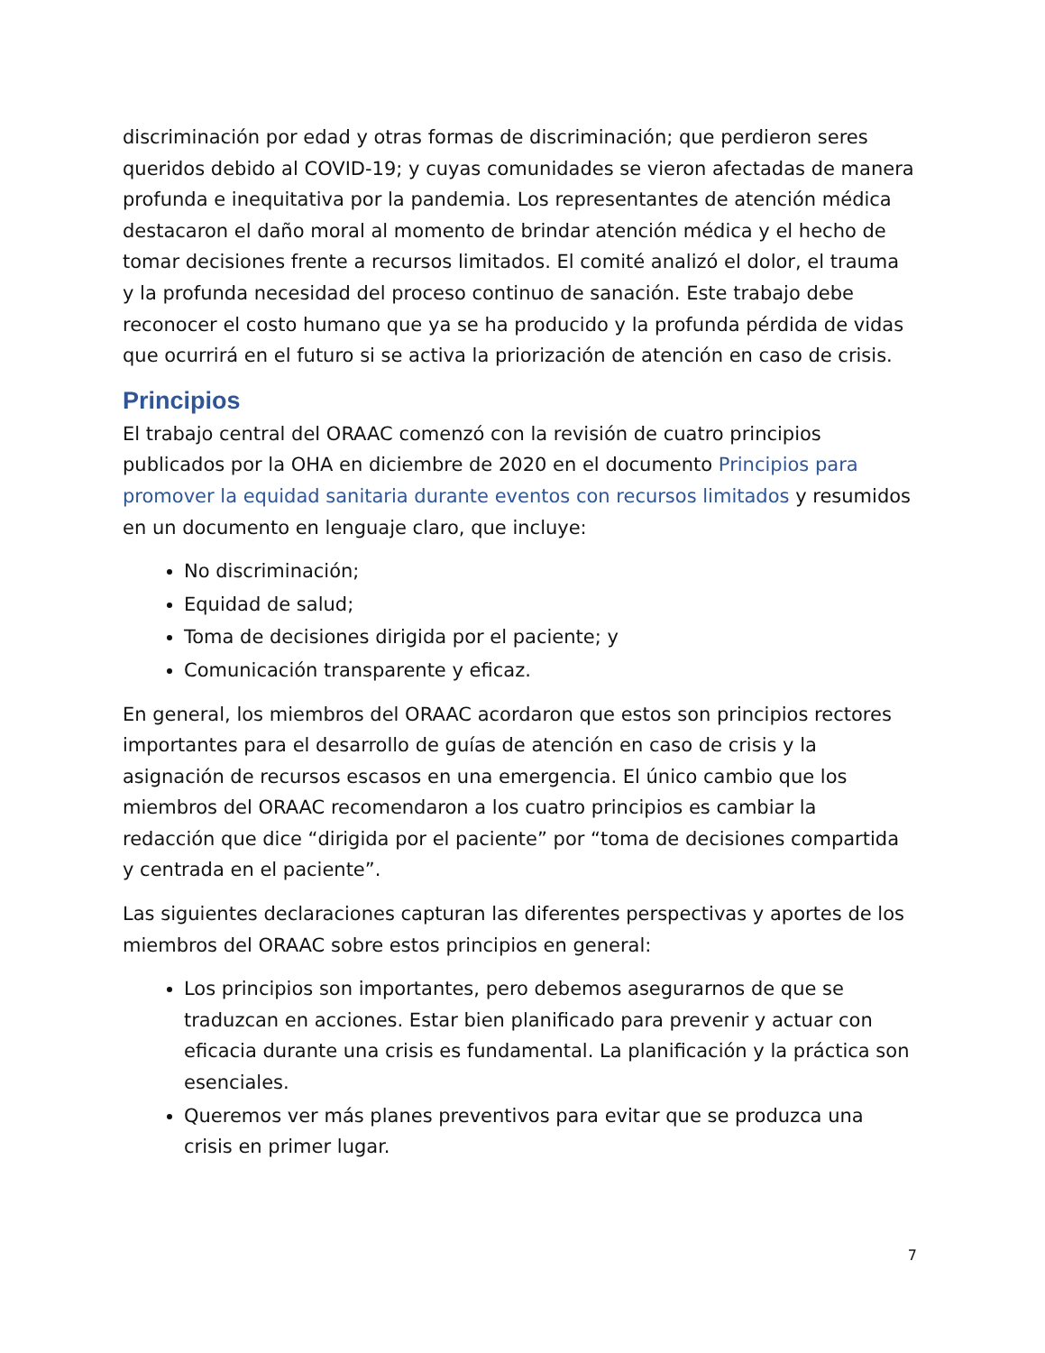discriminación por edad y otras formas de discriminación; que perdieron seres queridos debido al COVID-19; y cuyas comunidades se vieron afectadas de manera profunda e inequitativa por la pandemia. Los representantes de atención médica destacaron el daño moral al momento de brindar atención médica y el hecho de tomar decisiones frente a recursos limitados. El comité analizó el dolor, el trauma y la profunda necesidad del proceso continuo de sanación. Este trabajo debe reconocer el costo humano que ya se ha producido y la profunda pérdida de vidas que ocurrirá en el futuro si se activa la priorización de atención en caso de crisis.
Principios
El trabajo central del ORAAC comenzó con la revisión de cuatro principios publicados por la OHA en diciembre de 2020 en el documento Principios para promover la equidad sanitaria durante eventos con recursos limitados y resumidos en un documento en lenguaje claro, que incluye:
No discriminación;
Equidad de salud;
Toma de decisiones dirigida por el paciente; y
Comunicación transparente y eficaz.
En general, los miembros del ORAAC acordaron que estos son principios rectores importantes para el desarrollo de guías de atención en caso de crisis y la asignación de recursos escasos en una emergencia. El único cambio que los miembros del ORAAC recomendaron a los cuatro principios es cambiar la redacción que dice “dirigida por el paciente” por “toma de decisiones compartida y centrada en el paciente”.
Las siguientes declaraciones capturan las diferentes perspectivas y aportes de los miembros del ORAAC sobre estos principios en general:
Los principios son importantes, pero debemos asegurarnos de que se traduzcan en acciones. Estar bien planificado para prevenir y actuar con eficacia durante una crisis es fundamental. La planificación y la práctica son esenciales.
Queremos ver más planes preventivos para evitar que se produzca una crisis en primer lugar.
7